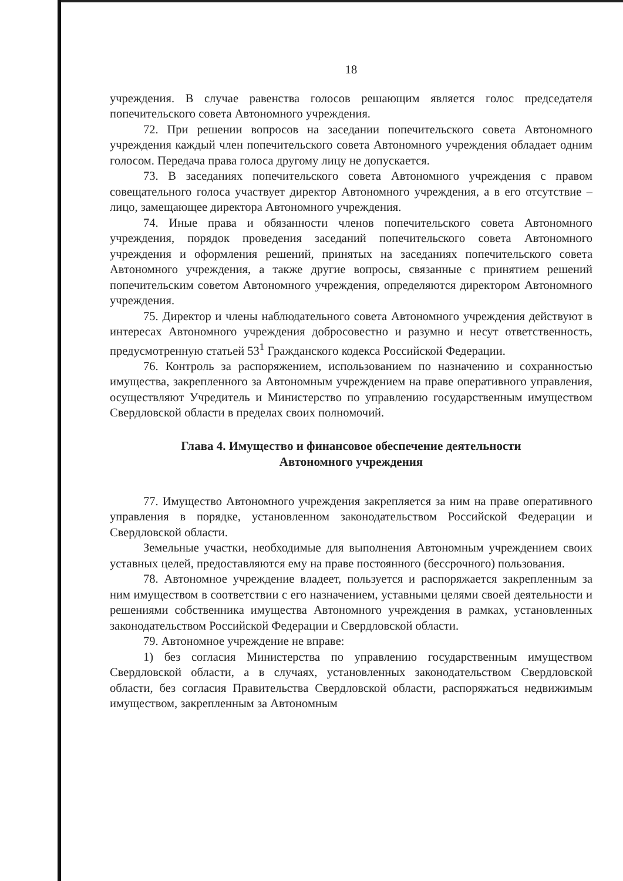18
учреждения. В случае равенства голосов решающим является голос председателя попечительского совета Автономного учреждения.
72. При решении вопросов на заседании попечительского совета Автономного учреждения каждый член попечительского совета Автономного учреждения обладает одним голосом. Передача права голоса другому лицу не допускается.
73. В заседаниях попечительского совета Автономного учреждения с правом совещательного голоса участвует директор Автономного учреждения, а в его отсутствие – лицо, замещающее директора Автономного учреждения.
74. Иные права и обязанности членов попечительского совета Автономного учреждения, порядок проведения заседаний попечительского совета Автономного учреждения и оформления решений, принятых на заседаниях попечительского совета Автономного учреждения, а также другие вопросы, связанные с принятием решений попечительским советом Автономного учреждения, определяются директором Автономного учреждения.
75. Директор и члены наблюдательного совета Автономного учреждения действуют в интересах Автономного учреждения добросовестно и разумно и несут ответственность, предусмотренную статьей 53<sup>1</sup> Гражданского кодекса Российской Федерации.
76. Контроль за распоряжением, использованием по назначению и сохранностью имущества, закрепленного за Автономным учреждением на праве оперативного управления, осуществляют Учредитель и Министерство по управлению государственным имуществом Свердловской области в пределах своих полномочий.
Глава 4. Имущество и финансовое обеспечение деятельности
Автономного учреждения
77. Имущество Автономного учреждения закрепляется за ним на праве оперативного управления в порядке, установленном законодательством Российской Федерации и Свердловской области.
Земельные участки, необходимые для выполнения Автономным учреждением своих уставных целей, предоставляются ему на праве постоянного (бессрочного) пользования.
78. Автономное учреждение владеет, пользуется и распоряжается закрепленным за ним имуществом в соответствии с его назначением, уставными целями своей деятельности и решениями собственника имущества Автономного учреждения в рамках, установленных законодательством Российской Федерации и Свердловской области.
79. Автономное учреждение не вправе:
1) без согласия Министерства по управлению государственным имуществом Свердловской области, а в случаях, установленных законодательством Свердловской области, без согласия Правительства Свердловской области, распоряжаться недвижимым имуществом, закрепленным за Автономным